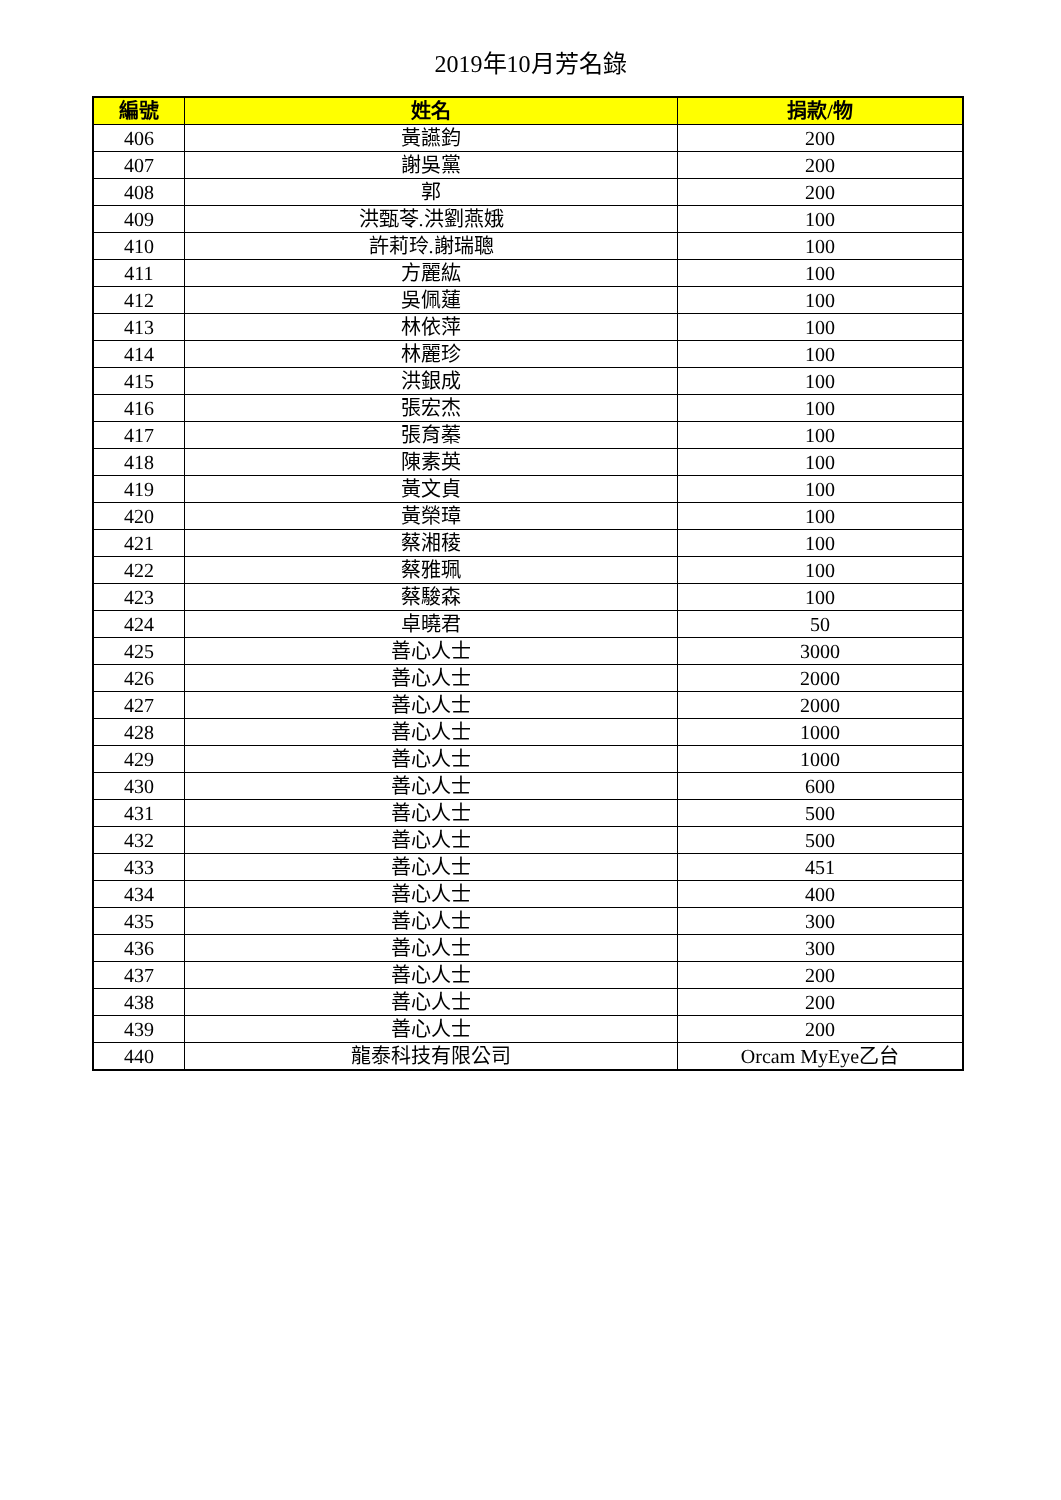2019年10月芳名錄
| 編號 | 姓名 | 捐款/物 |
| --- | --- | --- |
| 406 | 黃讌鈞 | 200 |
| 407 | 謝吳黨 | 200 |
| 408 | 郭 | 200 |
| 409 | 洪甄苓.洪劉燕娥 | 100 |
| 410 | 許莉玲.謝瑞聰 | 100 |
| 411 | 方麗紘 | 100 |
| 412 | 吳佩蓮 | 100 |
| 413 | 林依萍 | 100 |
| 414 | 林麗珍 | 100 |
| 415 | 洪銀成 | 100 |
| 416 | 張宏杰 | 100 |
| 417 | 張育蓁 | 100 |
| 418 | 陳素英 | 100 |
| 419 | 黃文貞 | 100 |
| 420 | 黃榮璋 | 100 |
| 421 | 蔡湘稜 | 100 |
| 422 | 蔡雅珮 | 100 |
| 423 | 蔡駿森 | 100 |
| 424 | 卓曉君 | 50 |
| 425 | 善心人士 | 3000 |
| 426 | 善心人士 | 2000 |
| 427 | 善心人士 | 2000 |
| 428 | 善心人士 | 1000 |
| 429 | 善心人士 | 1000 |
| 430 | 善心人士 | 600 |
| 431 | 善心人士 | 500 |
| 432 | 善心人士 | 500 |
| 433 | 善心人士 | 451 |
| 434 | 善心人士 | 400 |
| 435 | 善心人士 | 300 |
| 436 | 善心人士 | 300 |
| 437 | 善心人士 | 200 |
| 438 | 善心人士 | 200 |
| 439 | 善心人士 | 200 |
| 440 | 龍泰科技有限公司 | Orcam MyEye乙台 |